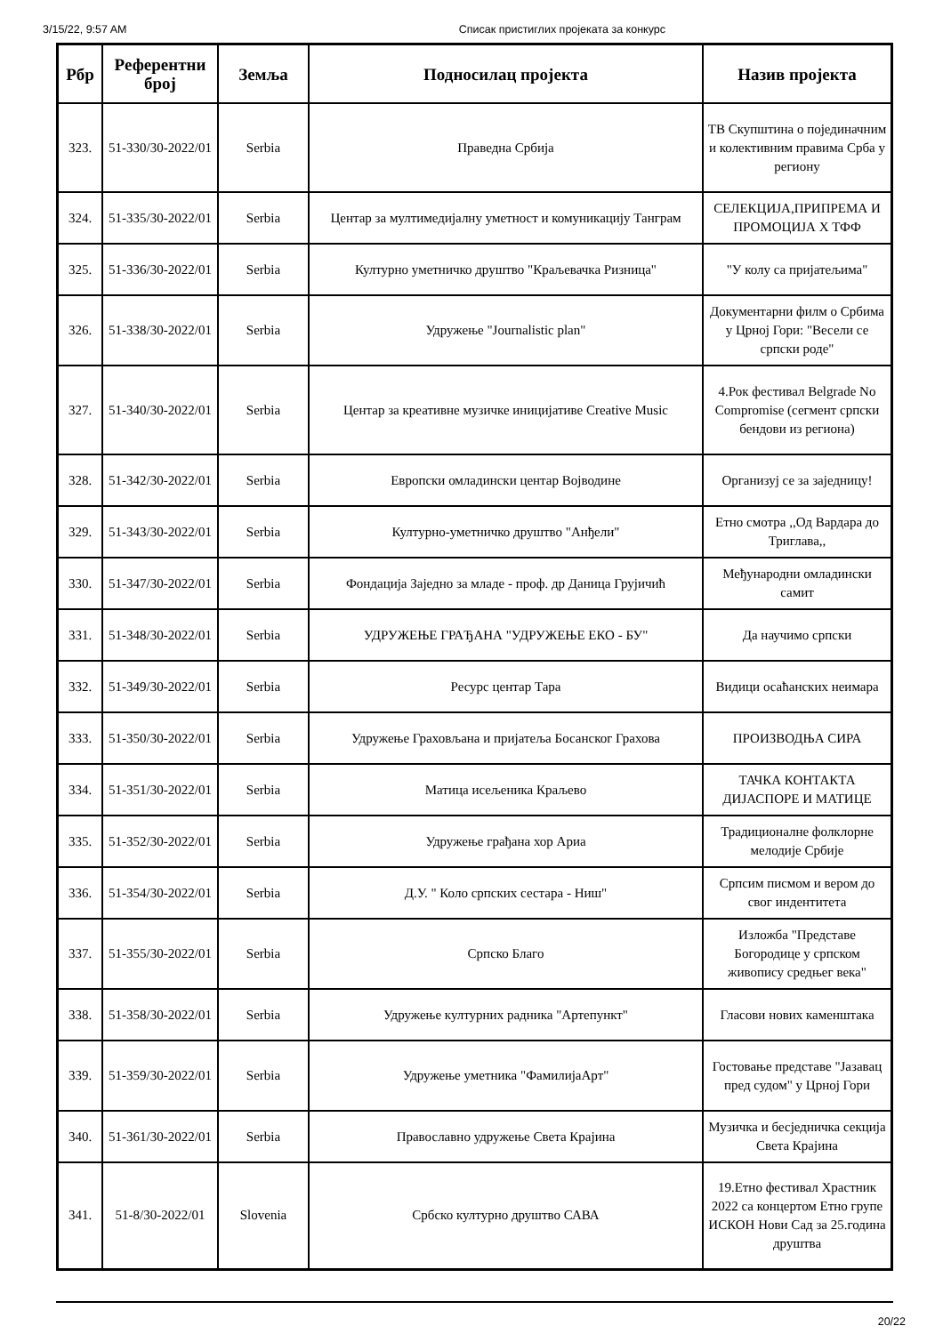3/15/22, 9:57 AM Списак пристиглих пројеката за конкурс
| Рбр | Референтни број | Земља | Подносилац пројекта | Назив пројекта |
| --- | --- | --- | --- | --- |
| 323. | 51-330/30-2022/01 | Serbia | Праведна Србија | ТВ Скупштина о појединачним и колективним правима Срба у региону |
| 324. | 51-335/30-2022/01 | Serbia | Центар за мултимедијалну уметност и комуникацију Танграм | СЕЛЕКЦИЈА,ПРИПРЕМА И ПРОМОЦИЈА X ТФФ |
| 325. | 51-336/30-2022/01 | Serbia | Културно уметничко друштво "Краљевачка Ризница" | "У колу са пријатељима" |
| 326. | 51-338/30-2022/01 | Serbia | Удружење "Journalistic plan" | Документарни филм о Србима у Црној Гори: "Весели се српски роде" |
| 327. | 51-340/30-2022/01 | Serbia | Центар за креативне музичке иницијативе Creative Music | 4.Рок фестивал Belgrade No Compromise (сегмент српски бендови из региона) |
| 328. | 51-342/30-2022/01 | Serbia | Европски омладински центар Војводине | Организуј се за заједницу! |
| 329. | 51-343/30-2022/01 | Serbia | Културно-уметничко друштво "Анђели" | Етно смотра ,,Од Вардара до Триглава,, |
| 330. | 51-347/30-2022/01 | Serbia | Фондација Заједно за младе - проф. др Даница Грујичић | Међународни омладински самит |
| 331. | 51-348/30-2022/01 | Serbia | УДРУЖЕЊЕ ГРАЂАНА "УДРУЖЕЊЕ ЕКО - БУ" | Да научимо српски |
| 332. | 51-349/30-2022/01 | Serbia | Ресурс центар Тара | Видици осаћанских неимара |
| 333. | 51-350/30-2022/01 | Serbia | Удружење Граховљана и пријатеља Босанског Грахова | ПРОИЗВОДЊА СИРА |
| 334. | 51-351/30-2022/01 | Serbia | Матица исељеника Краљево | ТАЧКА КОНТАКТА ДИЈАСПОРЕ И МАТИЦЕ |
| 335. | 51-352/30-2022/01 | Serbia | Удружење грађана хор Ариа | Традиционалне фолклорне мелодије Србије |
| 336. | 51-354/30-2022/01 | Serbia | Д.У. " Коло српских сестара - Ниш" | Српсим писмом и вером до свог индентитета |
| 337. | 51-355/30-2022/01 | Serbia | Српско Благо | Изложба "Представе Богородице у српском живопису средњег века" |
| 338. | 51-358/30-2022/01 | Serbia | Удружење културних радника "Артепункт" | Гласови нових каменштака |
| 339. | 51-359/30-2022/01 | Serbia | Удружење уметника "ФамилијаАрт" | Гостовање представе "Јазавац пред судом" у Црној Гори |
| 340. | 51-361/30-2022/01 | Serbia | Православно удружење Света Крајина | Музичка и бесједничка секција Света Крајина |
| 341. | 51-8/30-2022/01 | Slovenia | Србско културно друштво САВА | 19.Етно фестивал Храстник 2022 са концертом Етно групе ИСКОН Нови Сад за 25.година друштва |
20/22